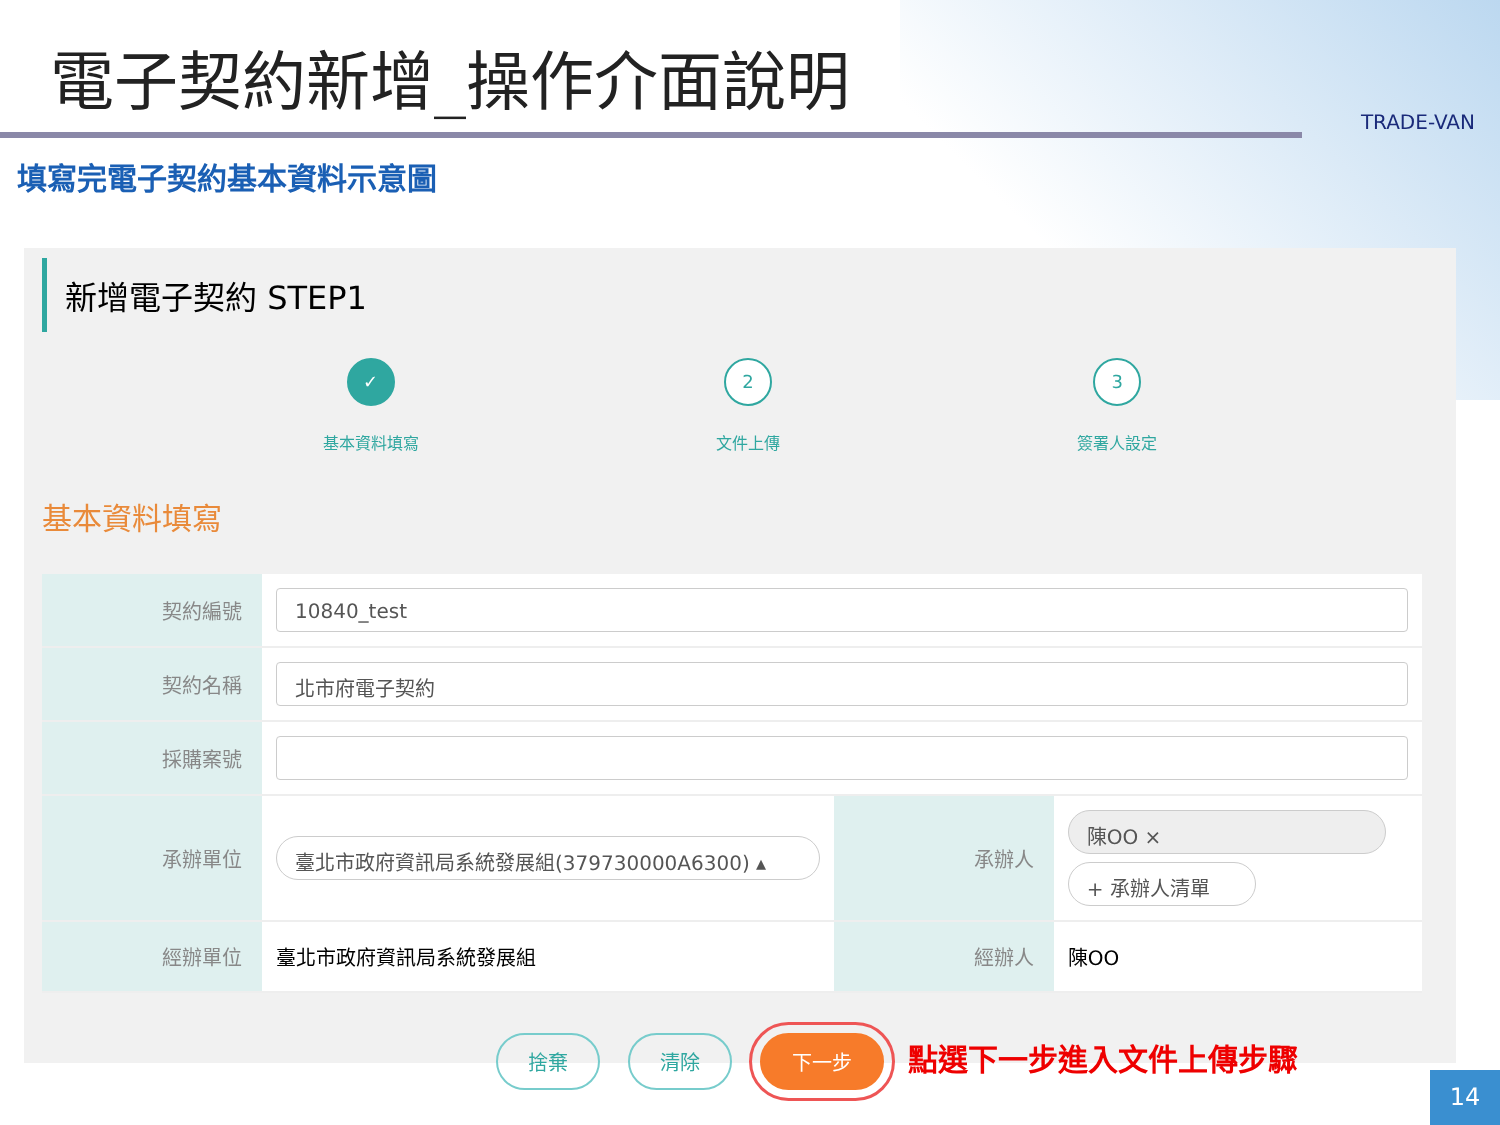電子契約新增_操作介面說明
TRADE-VAN
填寫完電子契約基本資料示意圖
新增電子契約 STEP1
✓
基本資料填寫
2
文件上傳
3
簽署人設定
基本資料填寫
| 契約編號 | 10840_test | | |
| 契約名稱 | 北市府電子契約 | | |
| 採購案號 | | | |
| 承辦單位 | 臺北市政府資訊局系統發展組(379730000A6300) ▴ | 承辦人 | 陳OO × + 承辦人清單 |
| 經辦單位 | 臺北市政府資訊局系統發展組 | 經辦人 | 陳OO |
捨棄 清除 下一步 點選下一步進入文件上傳步驟
14